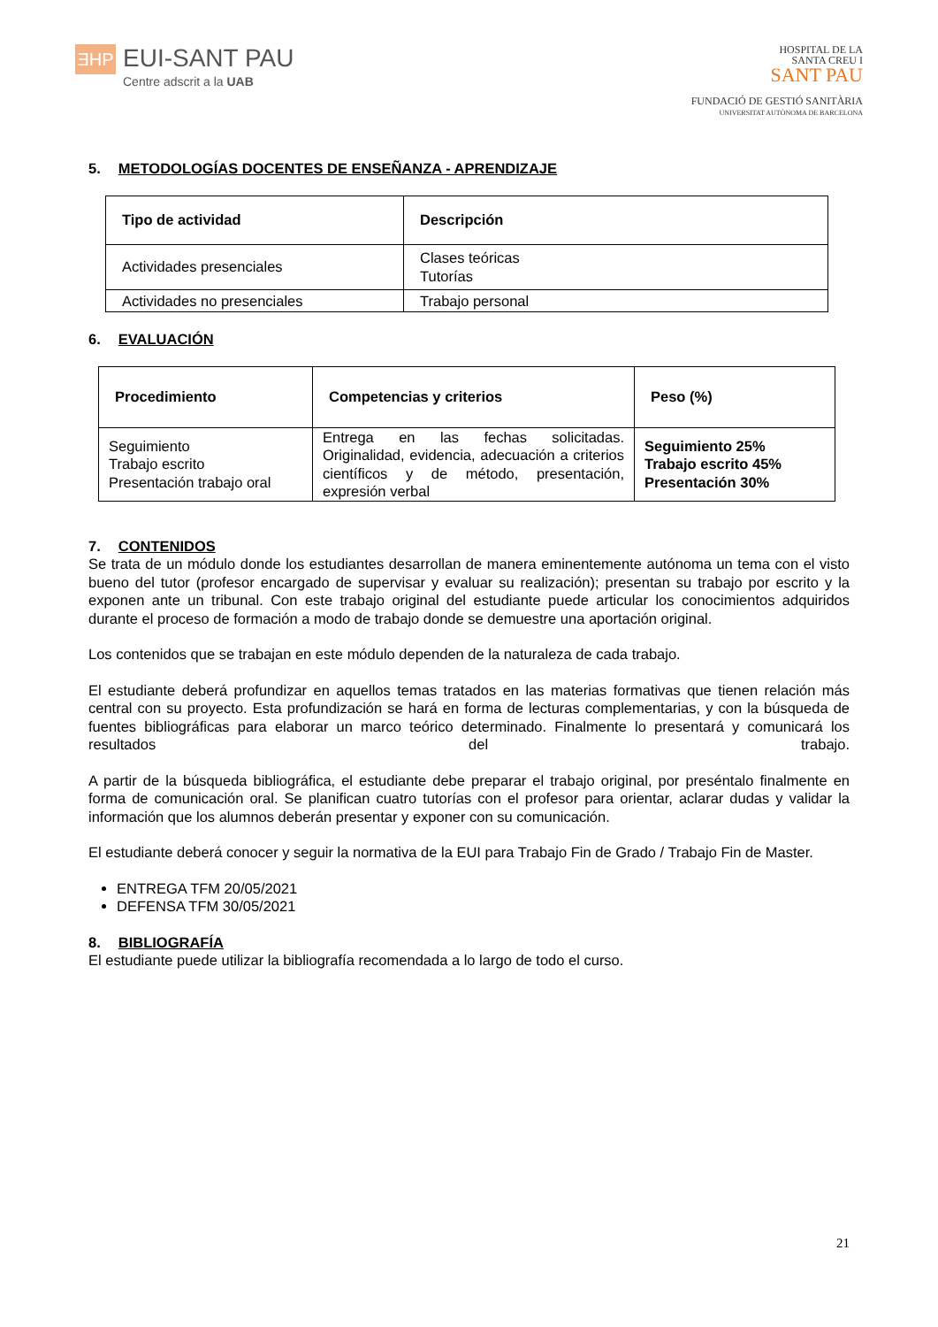ƎHP
EUI-SANT PAU
Centre adscrit a la UAB
HOSPITAL DE LA
SANTA CREU I
SANT PAU
FUNDACIÓ DE GESTIÓ SANITÀRIA
UNIVERSITAT AUTÒNOMA DE BARCELONA
5. METODOLOGÍAS DOCENTES DE ENSEÑANZA - APRENDIZAJE
| Tipo de actividad | Descripción |
| --- | --- |
| Actividades presenciales | Clases teóricas Tutorías |
| Actividades no presenciales | Trabajo personal |
6. EVALUACIÓN
| Procedimiento | Competencias y criterios | Peso (%) |
| --- | --- | --- |
| Seguimiento Trabajo escrito Presentación trabajo oral | Entrega en las fechas solicitadas. Originalidad, evidencia, adecuación a criterios científicos y de método, presentación, expresión verbal | Seguimiento 25% Trabajo escrito 45% Presentación 30% |
7. CONTENIDOS
Se trata de un módulo donde los estudiantes desarrollan de manera eminentemente autónoma un tema con el visto bueno del tutor (profesor encargado de supervisar y evaluar su realización); presentan su trabajo por escrito y la exponen ante un tribunal. Con este trabajo original del estudiante puede articular los conocimientos adquiridos durante el proceso de formación a modo de trabajo donde se demuestre una aportación original.
Los contenidos que se trabajan en este módulo dependen de la naturaleza de cada trabajo.
El estudiante deberá profundizar en aquellos temas tratados en las materias formativas que tienen relación más central con su proyecto. Esta profundización se hará en forma de lecturas complementarias, y con la búsqueda de fuentes bibliográficas para elaborar un marco teórico determinado. Finalmente lo presentará y comunicará los resultados del trabajo.
A partir de la búsqueda bibliográfica, el estudiante debe preparar el trabajo original, por preséntalo finalmente en forma de comunicación oral. Se planifican cuatro tutorías con el profesor para orientar, aclarar dudas y validar la información que los alumnos deberán presentar y exponer con su comunicación.
El estudiante deberá conocer y seguir la normativa de la EUI para Trabajo Fin de Grado / Trabajo Fin de Master.
ENTREGA TFM 20/05/2021
DEFENSA TFM 30/05/2021
8. BIBLIOGRAFÍA
El estudiante puede utilizar la bibliografía recomendada a lo largo de todo el curso.
21